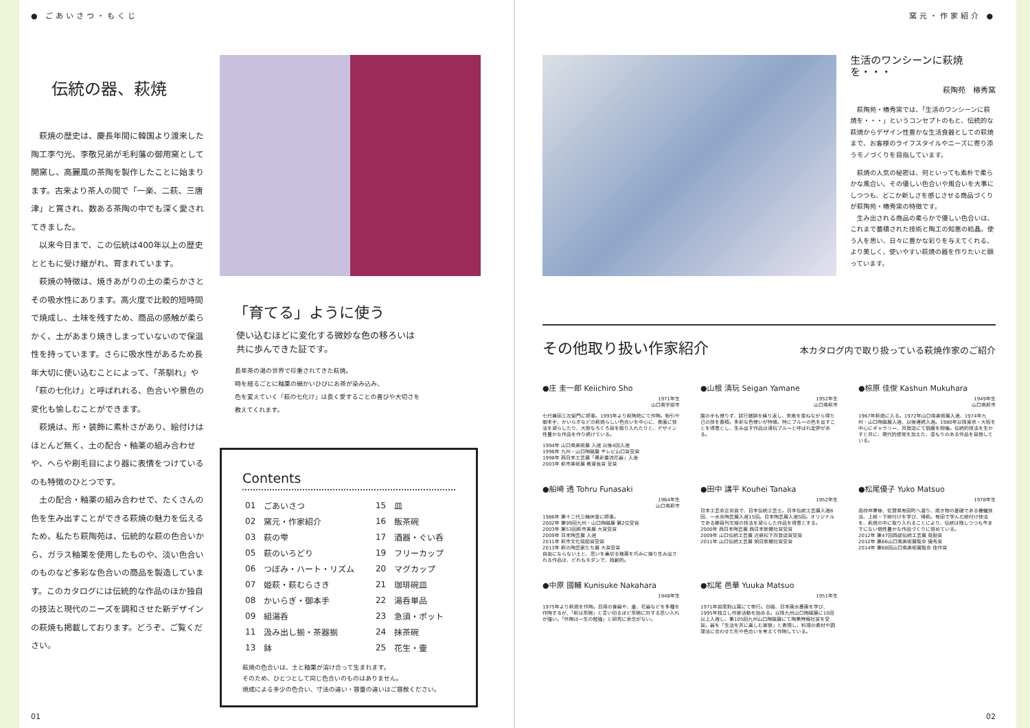● ごあいさつ・もくじ
伝統の器、萩焼
　萩焼の歴史は、慶長年間に韓国より渡来した陶工李勺光、李敬兄弟が毛利藩の御用窯として開窯し、高麗風の茶陶を製作したことに始まります。古来より茶人の間で「一楽、二萩、三唐津」と賞され、数ある茶陶の中でも深く愛されてきました。
　以来今日まで、この伝統は400年以上の歴史とともに受け継がれ、育まれています。
　萩焼の特徴は、焼きあがりの土の柔らかさとその吸水性にあります。高火度で比較的短時間で焼成し、土味を残すため、商品の感触が柔らかく、土があまり焼きしまっていないので保温性を持っています。さらに吸水性があるため長年大切に使い込むことによって、「茶馴れ」や「萩の七化け」と呼ばれれる、色合いや景色の変化も愉しむことができます。
　萩焼は、形・装飾に素朴さがあり、絵付けはほとんど無く、土の配合・釉薬の組み合わせや、へらや刷毛目により器に表情をつけているのも特徴のひとつです。
　土の配合・釉薬の組み合わせで、たくさんの色を生み出すことができる萩焼の魅力を伝えるため、私たち萩陶苑は、伝統的な萩の色合いから、ガラス釉薬を使用したものや、淡い色合いのものなど多彩な色合いの商品を製造しています。このカタログには伝統的な作品のほか独自の技法と現代のニーズを調和させた新デザインの萩焼も掲載しております。どうぞ、ご覧ください。
「育てる」ように使う
使い込むほどに変化する微妙な色の移ろいは
共に歩んできた証です。
長年茶の湯の世界で珍重されてきた萩焼。
時を経るごとに釉薬の細かいひびにお茶が染み込み、
色を変えていく「萩の七化け」は長く愛することの喜びや大切さを
教えてくれます。
Contents
| 01 | ごあいさつ | 15 | 皿 |
| 02 | 窯元・作家紹介 | 16 | 飯茶碗 |
| 03 | 萩の雫 | 17 | 酒器・ぐい呑 |
| 05 | 萩のいろどり | 19 | フリーカップ |
| 06 | つぼみ・ハート・リズム | 20 | マグカップ |
| 07 | 姫萩・萩むらさき | 21 | 珈琲碗皿 |
| 08 | かいらぎ・御本手 | 22 | 湯呑単品 |
| 09 | 組湯呑 | 23 | 急須・ポット |
| 11 | 汲み出し揃・茶器揃 | 24 | 抹茶碗 |
| 13 | 鉢 | 25 | 花生・壷 |
萩焼の色合いは、土と釉薬が溶け合って生まれます。
そのため、ひとつとして同じ色合いのものはありません。
焼成による多少の色合い、寸法の違い・容量の違いはご容赦ください。
01
窯元・作家紹介 ●
生活のワンシーンに萩焼を・・・
萩陶苑　椿秀窯
　萩陶苑・椿秀窯では、「生活のワンシーンに萩焼を・・・」というコンセプトのもと、伝統的な萩焼からデザイン性豊かな生活食器としての萩焼まで、お客様のライフスタイルやニーズに寄り添うモノづくりを目指しています。
　萩焼の人気の秘密は、何といっても素朴で柔らかな風合い。その優しい色合いや風合いを大事にしつつも、どこか新しさを感じさせる商品づくりが萩陶苑・椿秀窯の特徴です。
　生み出される商品の柔らかで優しい色合いは、これまで蓄積された技術と陶工の知恵の結晶。使う人を思い、日々に豊かな彩りを与えてくれる、より美しく、使いやすい萩焼の器を作りたいと願っています。
その他取り扱い作家紹介 本カタログ内で取り扱っている萩焼作家のご紹介
●庄 圭一郎 Keiichiro Sho
1971年生
山口県宇部市
七代兼田三左衛門に師事。1993年より萩陶苑にて作陶。粉引や御本手、かいらぎなどの萩焼らしい色合いを中心に、表面に技法を凝らしたり、大胆なろくろ目を取り入れたりと、デザイン性豊かな作品を作り続けている。
1994年 山口県美術展 入選 以後4回入選
1996年 九州・山口陶磁展 テレビ山口賞受賞
1998年 西日本工芸展「黒彩嚢流花器」入選
2003年 萩市美術展 教育長賞 受賞
●山根 清玩 Seigan Yamane
1952年生
山口県萩市
誰の手も借りず、試行錯誤を繰り返し、失敗を重ねながら得た己の技を蓄積。多彩な色使いが特徴。特にブルーの色を出すことを得意とし、生み出す作品は清玩ブルーと呼ばれ定評がある。
●椋原 佳俊 Kashun Mukuhara
1949年生
山口県萩市
1967年萩焼に入る。1972年山口県美術展入選、1974年九州・山口陶磁展入選、以後連続入選。1980年以降東京・大阪を中心にギャラリー、百貨店にて個展を開催。伝統的技法を生かすと共に、現代的感覚を加えた、温もりのある作品を目指している。
●船崎 透 Tohru Funasaki
1964年生
山口県萩市
1986年 第十二代三輪休雪に師事。
2002年 第99回九州・山口陶磁展 第2位受賞
2003年 第53回萩市美展 大賞受賞
2009年 日本陶芸展 入選
2011年 萩市文化奨励賞受賞
2013年 萩の陶芸家たち展 大賞受賞
自由にならない土と、思いを裏切る釉薬を巧みに操り生み出される作品は、どれもモダンで、独創的。
●田中 講平 Kouhei Tanaka
1952年生
日本工芸会正会員で、日本伝統工芸士。日本伝統工芸展入選8回、一水会陶芸展入選15回。日本陶芸展入選5回。オリジナルである櫛目列文様の技法を凝らした作品を得意とする。
2000年 西日本陶芸展 西日本新聞社賞受賞
2009年 山口伝統工芸展 近鉄松下百貨店賞受賞
2011年 山口伝統工芸展 朝日新聞社賞受賞
●松尾優子 Yuko Matsuo
1978年生
高校卒業後、佐賀県有田町へ渡り、焼き物の基礎である轆轤技法、上絵・下絵付けを学び、帰萩。有田で学んだ絵付け技法を、萩焼の中に取り入れることにより、伝統は残しつつも今までにない個性豊かな作品づくりに努めている。
2012年 第47回西部伝統工芸展 奨励賞
2012年 第66山口県美術展覧会 優秀賞
2014年 第68回山口県美術展覧会 佳作賞
●中原 國輔 Kunisuke Nakahara
1948年生
1975年より萩焼を作陶。日用の食器や、壷、花器などを多種を作陶するが、「萩は茶碗」と言い切るほど茶碗に対する思い入れが強い。「作陶は一生の勉強」と研究に余念がない。
●松尾 邑華 Yuuka Matsuo
1951年生
1971年岩尾對山窯にて修行。白磁、日本画水墨画を学び、1995年独立し作家活動を始める。以降九州山口陶磁展に10回以上入選し、第105回九州山口陶磁展にて陶業時報社賞を受賞。器を「生活を共に楽しむ家族」と表現し、料理の素材や調理法に合わせた形や色合いを考えて作陶している。
02